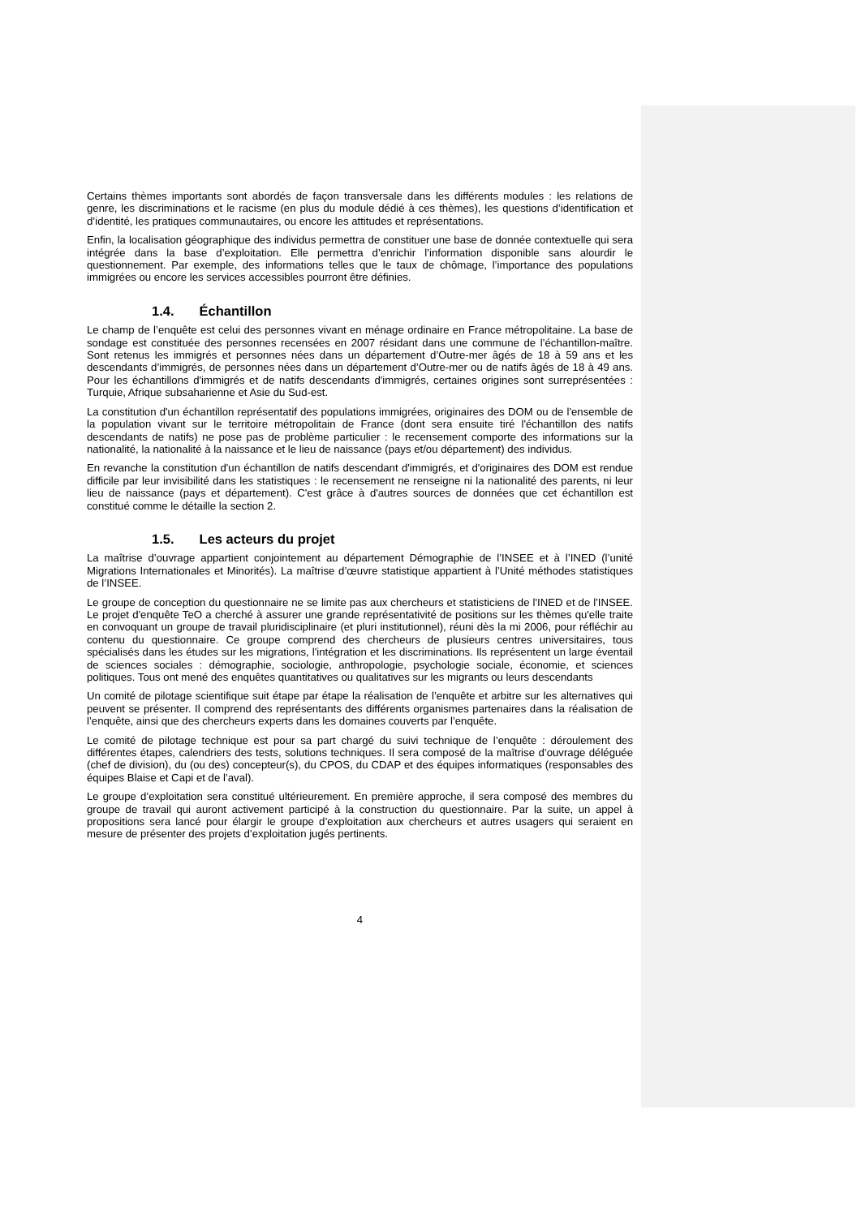Certains thèmes importants sont abordés de façon transversale dans les différents modules : les relations de genre, les discriminations et le racisme (en plus du module dédié à ces thèmes), les questions d’identification et d’identité, les pratiques communautaires, ou encore les attitudes et représentations.
Enfin, la localisation géographique des individus permettra de constituer une base de donnée contextuelle qui sera intégrée dans la base d’exploitation. Elle permettra d’enrichir l’information disponible sans alourdir le questionnement. Par exemple, des informations telles que le taux de chômage, l’importance des populations immigrées ou encore les services accessibles pourront être définies.
1.4. Échantillon
Le champ de l’enquête est celui des personnes vivant en ménage ordinaire en France métropolitaine. La base de sondage est constituée des personnes recensées en 2007 résidant dans une commune de l’échantillon-maître. Sont retenus les immigrés et personnes nées dans un département d’Outre-mer âgés de 18 à 59 ans et les descendants d’immigrés, de personnes nées dans un département d’Outre-mer ou de natifs âgés de 18 à 49 ans. Pour les échantillons d'immigrés et de natifs descendants d'immigrés, certaines origines sont surreprésentées : Turquie, Afrique subsaharienne et Asie du Sud-est.
La constitution d'un échantillon représentatif des populations immigrées, originaires des DOM ou de l'ensemble de la population vivant sur le territoire métropolitain de France (dont sera ensuite tiré l'échantillon des natifs descendants de natifs) ne pose pas de problème particulier : le recensement comporte des informations sur la nationalité, la nationalité à la naissance et le lieu de naissance (pays et/ou département) des individus.
En revanche la constitution d'un échantillon de natifs descendant d'immigrés, et d'originaires des DOM est rendue difficile par leur invisibilité dans les statistiques : le recensement ne renseigne ni la nationalité des parents, ni leur lieu de naissance (pays et département). C'est grâce à d'autres sources de données que cet échantillon est constitué comme le détaille la section 2.
1.5. Les acteurs du projet
La maîtrise d’ouvrage appartient conjointement au département Démographie de l’INSEE et à l’INED (l’unité Migrations Internationales et Minorités). La maîtrise d’œuvre statistique appartient à l’Unité méthodes statistiques de l’INSEE.
Le groupe de conception du questionnaire ne se limite pas aux chercheurs et statisticiens de l'INED et de l'INSEE. Le projet d'enquête TeO a cherché à assurer une grande représentativité de positions sur les thèmes qu'elle traite en convoquant un groupe de travail pluridisciplinaire (et pluri institutionnel), réuni dès la mi 2006, pour réfléchir au contenu du questionnaire. Ce groupe comprend des chercheurs de plusieurs centres universitaires, tous spécialisés dans les études sur les migrations, l'intégration et les discriminations. Ils représentent un large éventail de sciences sociales : démographie, sociologie, anthropologie, psychologie sociale, économie, et sciences politiques. Tous ont mené des enquêtes quantitatives ou qualitatives sur les migrants ou leurs descendants
Un comité de pilotage scientifique suit étape par étape la réalisation de l’enquête et arbitre sur les alternatives qui peuvent se présenter. Il comprend des représentants des différents organismes partenaires dans la réalisation de l’enquête, ainsi que des chercheurs experts dans les domaines couverts par l’enquête.
Le comité de pilotage technique est pour sa part chargé du suivi technique de l’enquête : déroulement des différentes étapes, calendriers des tests, solutions techniques. Il sera composé de la maîtrise d’ouvrage déléguée (chef de division), du (ou des) concepteur(s), du CPOS, du CDAP et des équipes informatiques (responsables des équipes Blaise et Capi et de l’aval).
Le groupe d’exploitation sera constitué ultérieurement. En première approche, il sera composé des membres du groupe de travail qui auront activement participé à la construction du questionnaire. Par la suite, un appel à propositions sera lancé pour élargir le groupe d’exploitation aux chercheurs et autres usagers qui seraient en mesure de présenter des projets d’exploitation jugés pertinents.
4